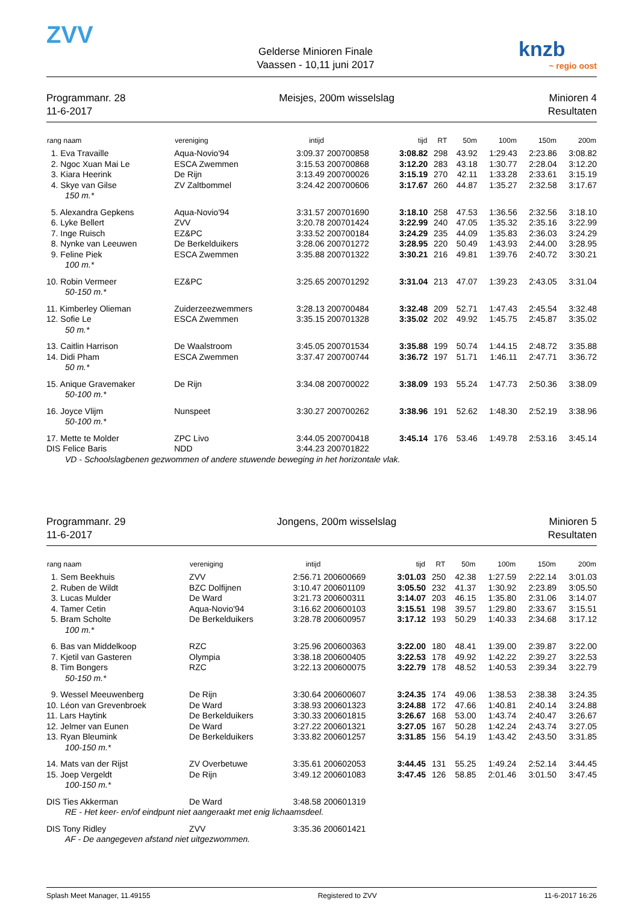ZVV
Gelderse Minioren Finale
Vaassen - 10,11 juni 2017
knzb
~ regio oost
Programmanr. 28
11-6-2017
Meisjes, 200m wisselslag Minioren 4
Resultaten
| rang naam | vereniging | intijd | | tijd | RT | 50m | 100m | 150m | 200m |
| --- | --- | --- | --- | --- | --- | --- | --- | --- | --- |
| 1. Eva Travaille | Aqua-Novio'94 | 3:09.37 | 200700858 | 3:08.82 | 298 | 43.92 | 1:29.43 | 2:23.86 | 3:08.82 |
| 2. Ngoc Xuan Mai Le | ESCA Zwemmen | 3:15.53 | 200700868 | 3:12.20 | 283 | 43.18 | 1:30.77 | 2:28.04 | 3:12.20 |
| 3. Kiara Heerink | De Rijn | 3:13.49 | 200700026 | 3:15.19 | 270 | 42.11 | 1:33.28 | 2:33.61 | 3:15.19 |
| 4. Skye van Gilse | ZV Zaltbommel | 3:24.42 | 200700606 | 3:17.67 | 260 | 44.87 | 1:35.27 | 2:32.58 | 3:17.67 |
| 150 m.* | | | | | | | | | |
| 5. Alexandra Gepkens | Aqua-Novio'94 | 3:31.57 | 200701690 | 3:18.10 | 258 | 47.53 | 1:36.56 | 2:32.56 | 3:18.10 |
| 6. Lyke Bellert | ZVV | 3:20.78 | 200701424 | 3:22.99 | 240 | 47.05 | 1:35.32 | 2:35.16 | 3:22.99 |
| 7. Inge Ruisch | EZ&PC | 3:33.52 | 200700184 | 3:24.29 | 235 | 44.09 | 1:35.83 | 2:36.03 | 3:24.29 |
| 8. Nynke van Leeuwen | De Berkelduikers | 3:28.06 | 200701272 | 3:28.95 | 220 | 50.49 | 1:43.93 | 2:44.00 | 3:28.95 |
| 9. Feline Piek | ESCA Zwemmen | 3:35.88 | 200701322 | 3:30.21 | 216 | 49.81 | 1:39.76 | 2:40.72 | 3:30.21 |
| 100 m.* | | | | | | | | | |
| 10. Robin Vermeer | EZ&PC | 3:25.65 | 200701292 | 3:31.04 | 213 | 47.07 | 1:39.23 | 2:43.05 | 3:31.04 |
| 50-150 m.* | | | | | | | | | |
| 11. Kimberley Olieman | Zuiderzeezwemmers | 3:28.13 | 200700484 | 3:32.48 | 209 | 52.71 | 1:47.43 | 2:45.54 | 3:32.48 |
| 12. Sofie Le | ESCA Zwemmen | 3:35.15 | 200701328 | 3:35.02 | 202 | 49.92 | 1:45.75 | 2:45.87 | 3:35.02 |
| 50 m.* | | | | | | | | | |
| 13. Caitlin Harrison | De Waalstroom | 3:45.05 | 200701534 | 3:35.88 | 199 | 50.74 | 1:44.15 | 2:48.72 | 3:35.88 |
| 14. Didi Pham | ESCA Zwemmen | 3:37.47 | 200700744 | 3:36.72 | 197 | 51.71 | 1:46.11 | 2:47.71 | 3:36.72 |
| 50 m.* | | | | | | | | | |
| 15. Anique Gravemaker | De Rijn | 3:34.08 | 200700022 | 3:38.09 | 193 | 55.24 | 1:47.73 | 2:50.36 | 3:38.09 |
| 50-100 m.* | | | | | | | | | |
| 16. Joyce Vlijm | Nunspeet | 3:30.27 | 200700262 | 3:38.96 | 191 | 52.62 | 1:48.30 | 2:52.19 | 3:38.96 |
| 50-100 m.* | | | | | | | | | |
| 17. Mette te Molder | ZPC Livo | 3:44.05 | 200700418 | 3:45.14 | 176 | 53.46 | 1:49.78 | 2:53.16 | 3:45.14 |
| DIS Felice Baris | NDD | 3:44.23 | 200701822 | | | | | | |
| VD - Schoolslagbenen gezwommen of andere stuwende beweging in het horizontale vlak. | | | | | | | | | |
Programmanr. 29
11-6-2017
Jongens, 200m wisselslag Minioren 5
Resultaten
| rang naam | vereniging | intijd | | tijd | RT | 50m | 100m | 150m | 200m |
| --- | --- | --- | --- | --- | --- | --- | --- | --- | --- |
| 1. Sem Beekhuis | ZVV | 2:56.71 | 200600669 | 3:01.03 | 250 | 42.38 | 1:27.59 | 2:22.14 | 3:01.03 |
| 2. Ruben de Wildt | BZC Dolfijnen | 3:10.47 | 200601109 | 3:05.50 | 232 | 41.37 | 1:30.92 | 2:23.89 | 3:05.50 |
| 3. Lucas Mulder | De Ward | 3:21.73 | 200600311 | 3:14.07 | 203 | 46.15 | 1:35.80 | 2:31.06 | 3:14.07 |
| 4. Tamer Cetin | Aqua-Novio'94 | 3:16.62 | 200600103 | 3:15.51 | 198 | 39.57 | 1:29.80 | 2:33.67 | 3:15.51 |
| 5. Bram Scholte | De Berkelduikers | 3:28.78 | 200600957 | 3:17.12 | 193 | 50.29 | 1:40.33 | 2:34.68 | 3:17.12 |
| 100 m.* | | | | | | | | | |
| 6. Bas van Middelkoop | RZC | 3:25.96 | 200600363 | 3:22.00 | 180 | 48.41 | 1:39.00 | 2:39.87 | 3:22.00 |
| 7. Kjetil van Gasteren | Olympia | 3:38.18 | 200600405 | 3:22.53 | 178 | 49.92 | 1:42.22 | 2:39.27 | 3:22.53 |
| 8. Tim Bongers | RZC | 3:22.13 | 200600075 | 3:22.79 | 178 | 48.52 | 1:40.53 | 2:39.34 | 3:22.79 |
| 50-150 m.* | | | | | | | | | |
| 9. Wessel Meeuwenberg | De Rijn | 3:30.64 | 200600607 | 3:24.35 | 174 | 49.06 | 1:38.53 | 2:38.38 | 3:24.35 |
| 10. Léon van Grevenbroek | De Ward | 3:38.93 | 200601323 | 3:24.88 | 172 | 47.66 | 1:40.81 | 2:40.14 | 3:24.88 |
| 11. Lars Haytink | De Berkelduikers | 3:30.33 | 200601815 | 3:26.67 | 168 | 53.00 | 1:43.74 | 2:40.47 | 3:26.67 |
| 12. Jelmer van Eunen | De Ward | 3:27.22 | 200601321 | 3:27.05 | 167 | 50.28 | 1:42.24 | 2:43.74 | 3:27.05 |
| 13. Ryan Bleumink | De Berkelduikers | 3:33.82 | 200601257 | 3:31.85 | 156 | 54.19 | 1:43.42 | 2:43.50 | 3:31.85 |
| 100-150 m.* | | | | | | | | | |
| 14. Mats van der Rijst | ZV Overbetuwe | 3:35.61 | 200602053 | 3:44.45 | 131 | 55.25 | 1:49.24 | 2:52.14 | 3:44.45 |
| 15. Joep Vergeldt | De Rijn | 3:49.12 | 200601083 | 3:47.45 | 126 | 58.85 | 2:01.46 | 3:01.50 | 3:47.45 |
| 100-150 m.* | | | | | | | | | |
| DIS Ties Akkerman | De Ward | 3:48.58 | 200601319 | | | | | | |
| RE - Het keer- en/of eindpunt niet aangeraakt met enig lichaamsdeel. | | | | | | | | | |
| DIS Tony Ridley | ZVV | 3:35.36 | 200601421 | | | | | | |
| AF - De aangegeven afstand niet uitgezwommen. | | | | | | | | | |
Splash Meet Manager, 11.49155 Registered to ZVV 11-6-2017 16:26